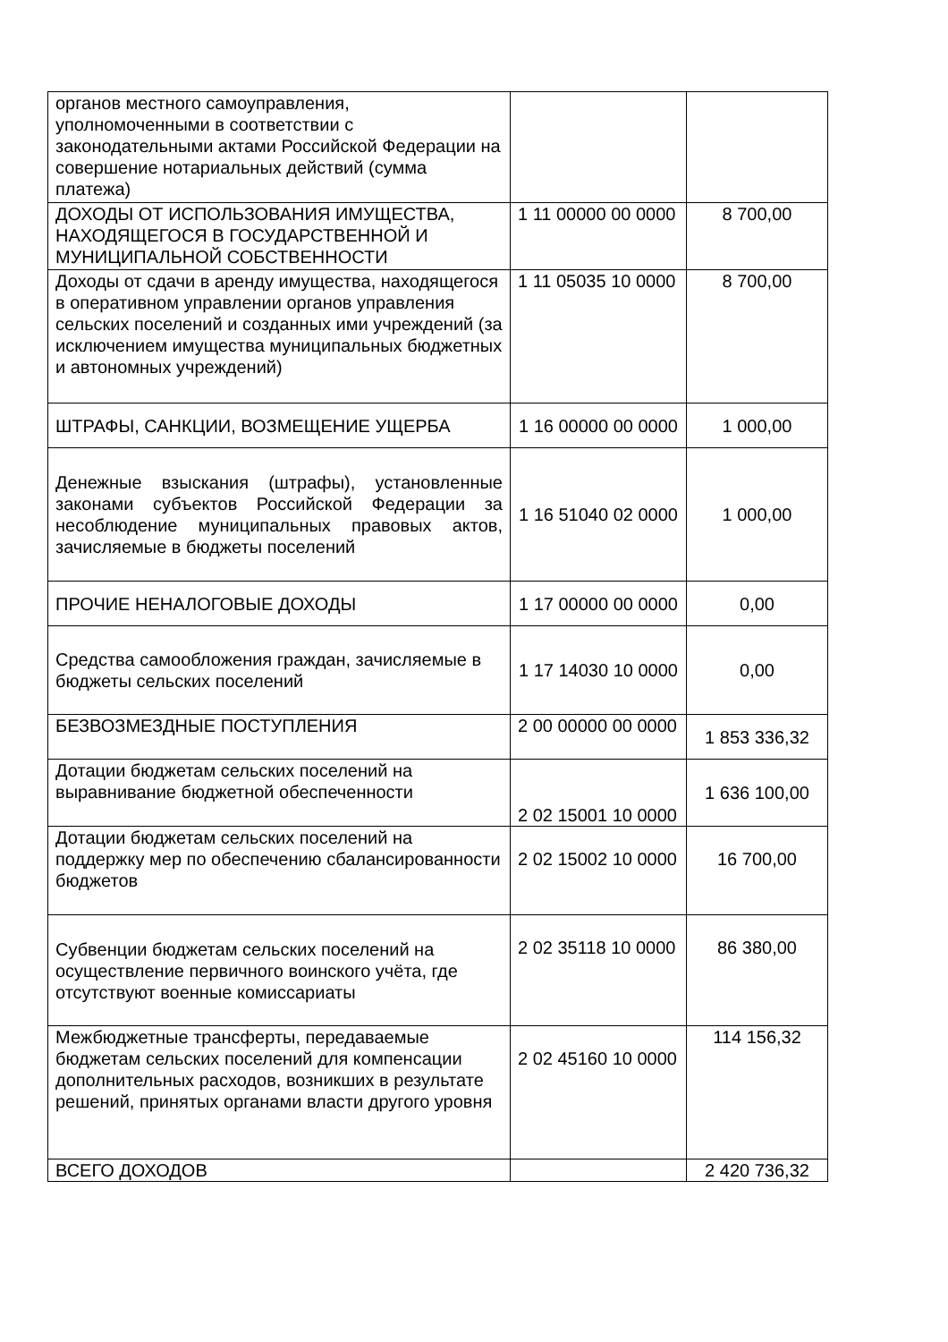| органов местного самоуправления, уполномоченными в соответствии с законодательными актами Российской Федерации на совершение нотариальных действий (сумма платежа) | | |
| ДОХОДЫ ОТ ИСПОЛЬЗОВАНИЯ ИМУЩЕСТВА, НАХОДЯЩЕГОСЯ В ГОСУДАРСТВЕННОЙ И МУНИЦИПАЛЬНОЙ СОБСТВЕННОСТИ | 1 11 00000 00 0000 | 8 700,00 |
| Доходы от сдачи в аренду имущества, находящегося в оперативном управлении органов управления сельских поселений и созданных ими учреждений (за исключением имущества муниципальных бюджетных и автономных учреждений) | 1 11 05035 10 0000 | 8 700,00 |
| ШТРАФЫ, САНКЦИИ, ВОЗМЕЩЕНИЕ УЩЕРБА | 1 16 00000 00 0000 | 1 000,00 |
| Денежные взыскания (штрафы), установленные законами субъектов Российской Федерации за несоблюдение муниципальных правовых актов, зачисляемые в бюджеты поселений | 1 16 51040 02 0000 | 1 000,00 |
| ПРОЧИЕ НЕНАЛОГОВЫЕ ДОХОДЫ | 1 17 00000 00 0000 | 0,00 |
| Средства самообложения граждан, зачисляемые в бюджеты сельских поселений | 1 17 14030 10 0000 | 0,00 |
| БЕЗВОЗМЕЗДНЫЕ ПОСТУПЛЕНИЯ | 2 00 00000 00 0000 | 1 853 336,32 |
| Дотации бюджетам сельских поселений на выравнивание бюджетной обеспеченности | 2 02 15001 10 0000 | 1 636 100,00 |
| Дотации бюджетам сельских поселений на поддержку мер по обеспечению сбалансированности бюджетов | 2 02 15002 10 0000 | 16 700,00 |
| Субвенции бюджетам сельских поселений на осуществление первичного воинского учёта, где отсутствуют военные комиссариаты | 2 02 35118 10 0000 | 86 380,00 |
| Межбюджетные трансферты, передаваемые бюджетам сельских поселений для компенсации дополнительных расходов, возникших в результате решений, принятых органами власти другого уровня | 2 02 45160 10 0000 | 114 156,32 |
| ВСЕГО ДОХОДОВ | | 2 420 736,32 |